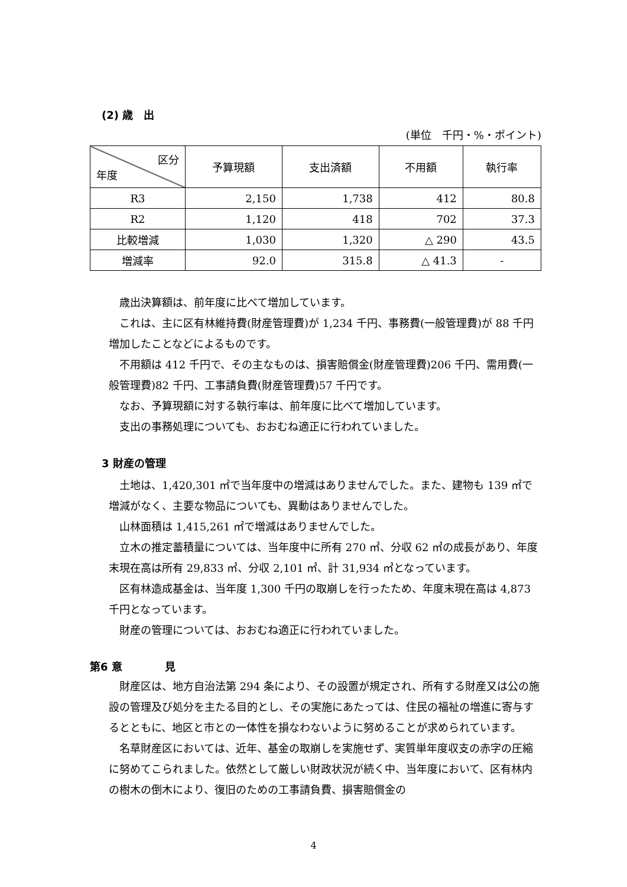(2) 歳　出
(単位　千円・%・ポイント)
| 区分 年度 | 予算現額 | 支出済額 | 不用額 | 執行率 |
| --- | --- | --- | --- | --- |
| R3 | 2,150 | 1,738 | 412 | 80.8 |
| R2 | 1,120 | 418 | 702 | 37.3 |
| 比較増減 | 1,030 | 1,320 | △ 290 | 43.5 |
| 増減率 | 92.0 | 315.8 | △ 41.3 | - |
歳出決算額は、前年度に比べて増加しています。
これは、主に区有林維持費(財産管理費)が 1,234 千円、事務費(一般管理費)が 88 千円増加したことなどによるものです。
不用額は 412 千円で、その主なものは、損害賠償金(財産管理費)206 千円、需用費(一般管理費)82 千円、工事請負費(財産管理費)57 千円です。
なお、予算現額に対する執行率は、前年度に比べて増加しています。
支出の事務処理についても、おおむね適正に行われていました。
3 財産の管理
土地は、1,420,301 ㎡で当年度中の増減はありませんでした。また、建物も 139 ㎡で増減がなく、主要な物品についても、異動はありませんでした。
山林面積は 1,415,261 ㎡で増減はありませんでした。
立木の推定蓄積量については、当年度中に所有 270 ㎥、分収 62 ㎥の成長があり、年度末現在高は所有 29,833 ㎥、分収 2,101 ㎥、計 31,934 ㎥となっています。
区有林造成基金は、当年度 1,300 千円の取崩しを行ったため、年度末現在高は 4,873 千円となっています。
財産の管理については、おおむね適正に行われていました。
第6 意　　　　見
財産区は、地方自治法第 294 条により、その設置が規定され、所有する財産又は公の施設の管理及び処分を主たる目的とし、その実施にあたっては、住民の福祉の増進に寄与するとともに、地区と市との一体性を損なわないように努めることが求められています。
名草財産区においては、近年、基金の取崩しを実施せず、実質単年度収支の赤字の圧縮に努めてこられました。依然として厳しい財政状況が続く中、当年度において、区有林内の樹木の倒木により、復旧のための工事請負費、損害賠償金の
4